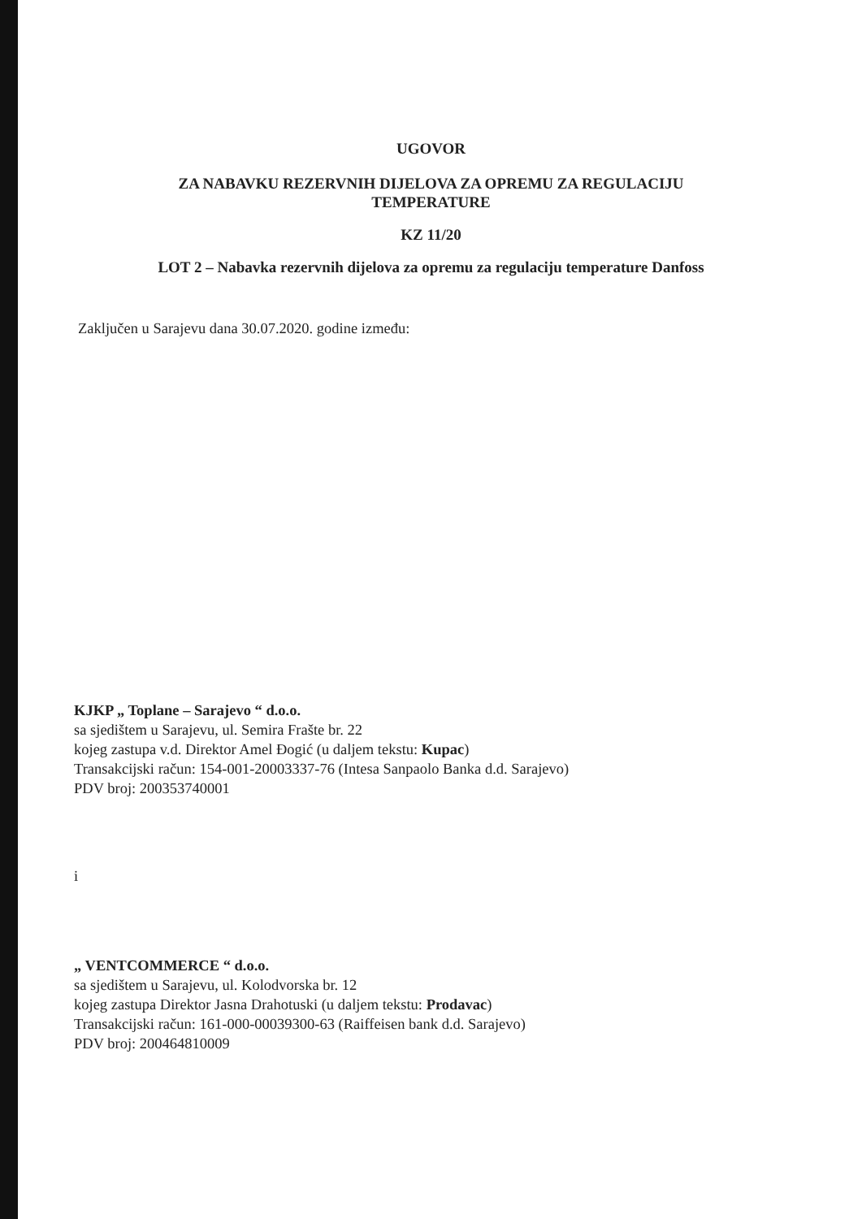UGOVOR
ZA NABAVKU REZERVNIH DIJELOVA ZA OPREMU ZA REGULACIJU
TEMPERATURE
KZ 11/20
LOT 2 – Nabavka rezervnih dijelova za opremu za regulaciju temperature Danfoss
Zaključen u Sarajevu dana 30.07.2020. godine između:
KJKP „ Toplane – Sarajevo “ d.o.o.
sa sjedištem u Sarajevu, ul. Semira Frašte br. 22
kojeg zastupa v.d. Direktor Amel Đogić (u daljem tekstu: Kupac)
Transakcijski račun: 154-001-20003337-76 (Intesa Sanpaolo Banka d.d. Sarajevo)
PDV broj: 200353740001
i
„ VENTCOMMERCE “ d.o.o.
sa sjedištem u Sarajevu, ul. Kolodvorska br. 12
kojeg zastupa Direktor Jasna Drahotuski (u daljem tekstu: Prodavac)
Transakcijski račun: 161-000-00039300-63 (Raiffeisen bank d.d. Sarajevo)
PDV broj: 200464810009